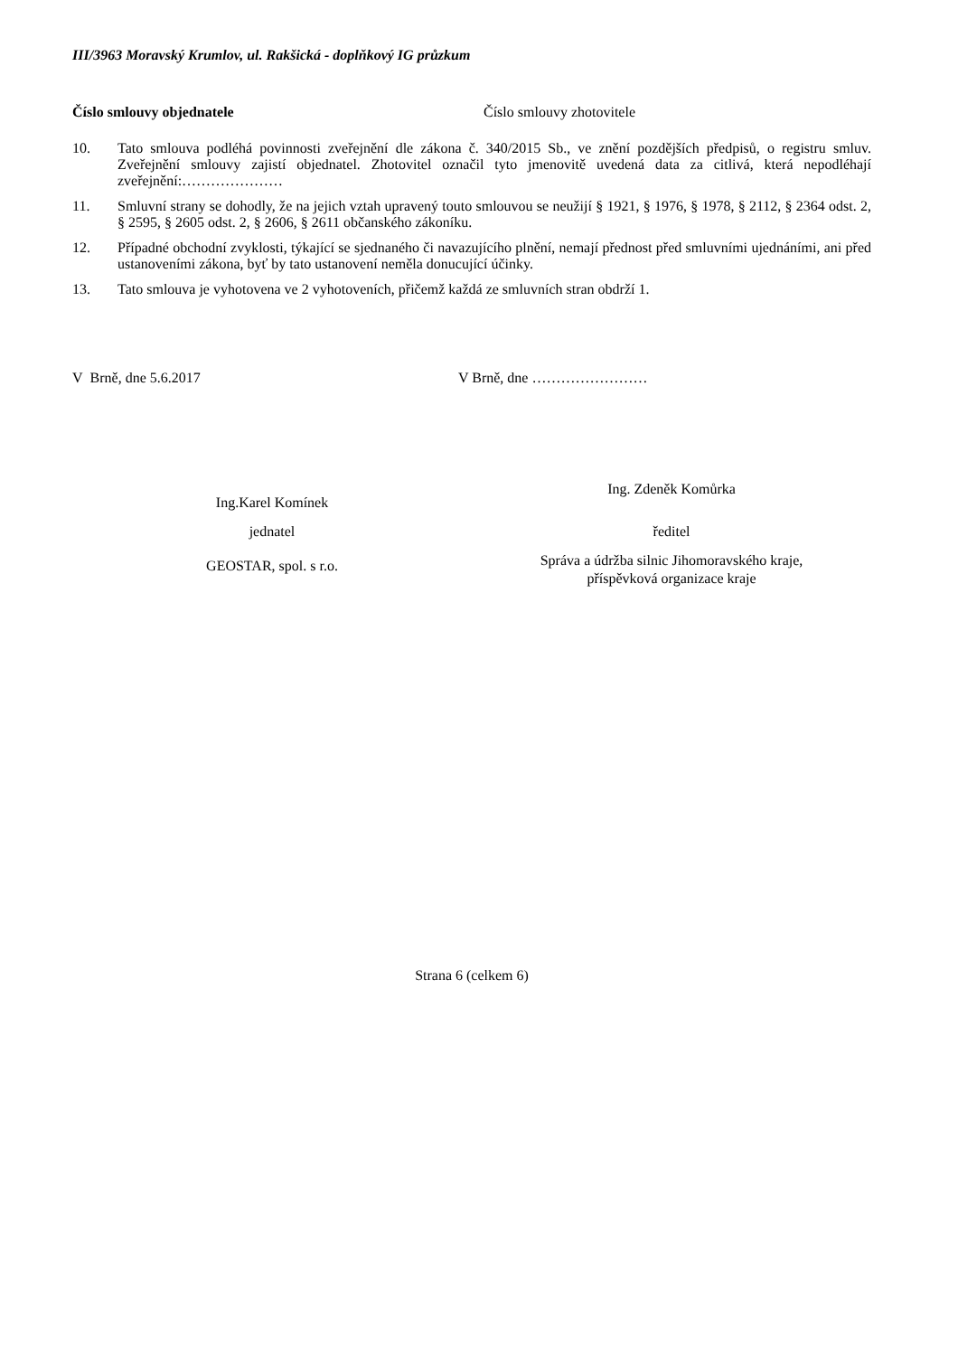III/3963 Moravský Krumlov, ul. Rakšická - doplňkový IG průzkum
Číslo smlouvy objednatele Číslo smlouvy zhotovitele
10. Tato smlouva podléhá povinnosti zveřejnění dle zákona č. 340/2015 Sb., ve znění pozdějších předpisů, o registru smluv. Zveřejnění smlouvy zajistí objednatel. Zhotovitel označil tyto jmenovitě uvedená data za citlivá, která nepodléhají zveřejnění:…………………
11. Smluvní strany se dohodly, že na jejich vztah upravený touto smlouvou se neužijí § 1921, § 1976, § 1978, § 2112, § 2364 odst. 2, § 2595, § 2605 odst. 2, § 2606, § 2611 občanského zákoníku.
12. Případné obchodní zvyklosti, týkající se sjednaného či navazujícího plnění, nemají přednost před smluvními ujednáními, ani před ustanoveními zákona, byť by tato ustanovení neměla donucující účinky.
13. Tato smlouva je vyhotovena ve 2 vyhotoveních, přičemž každá ze smluvních stran obdrží 1.
V Brně, dne 5.6.2017 V Brně, dne ……………………
Ing.Karel Komínek
jednatel
GEOSTAR, spol. s r.o.
Ing. Zdeněk Komůrka
ředitel
Správa a údržba silnic Jihomoravského kraje,
příspěvková organizace kraje
Strana 6 (celkem 6)